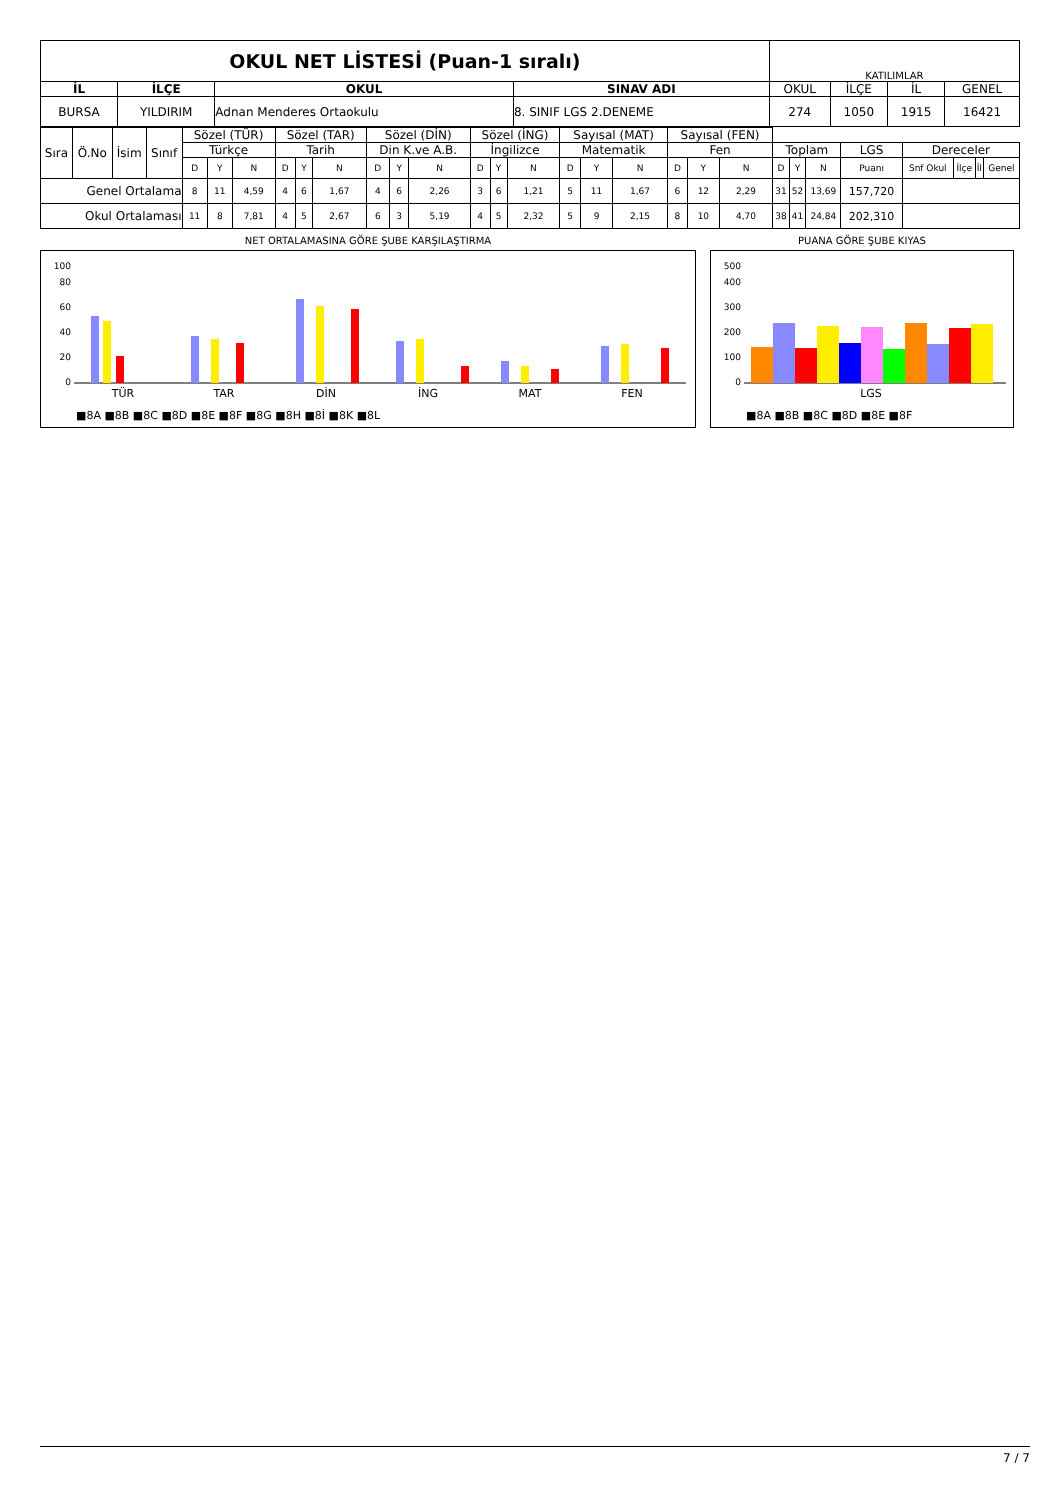| OKUL NET LİSTESİ (Puan-1 sıralı) | | | | KATILIMLAR | | | |
| İL | İLÇE | OKUL | SINAV ADI | OKUL | İLÇE | İL | GENEL |
| BURSA | YILDIRIM | Adnan Menderes Ortaokulu | 8. SINIF LGS 2.DENEME | 274 | 1050 | 1915 | 16421 |
| Sıra | Ö.No | İsim | Sınıf | Sözel (TÜR) | | | Sözel (TAR) | | | Sözel (DİN) | | | Sözel (İNG) | | | Sayısal (MAT) | | | Sayısal (FEN) | | | | | | | | | | |
| | | | | Türkçe | | | Tarih | | | Din K.ve A.B. | | | İngilizce | | | Matematik | | | Fen | | | Toplam | | | LGS | Dereceler | | | |
| | | | | D | Y | N | D | Y | N | D | Y | N | D | Y | N | D | Y | N | D | Y | N | D | Y | N | Puanı | Snf Okul | İlçe | İl | Genel |
| Genel Ortalama | | | | 8 | 11 | 4,59 | 4 | 6 | 1,67 | 4 | 6 | 2,26 | 3 | 6 | 1,21 | 5 | 11 | 1,67 | 6 | 12 | 2,29 | 31 | 52 | 13,69 | 157,720 | | | | |
| Okul Ortalaması | | | | 11 | 8 | 7,81 | 4 | 5 | 2,67 | 6 | 3 | 5,19 | 4 | 5 | 2,32 | 5 | 9 | 2,15 | 8 | 10 | 4,70 | 38 | 41 | 24,84 | 202,310 | | | | |
NET ORTALAMASINA GÖRE ŞUBE KARŞILAŞTIRMA
100
80
60
40
20
0
TÜR
TAR
DİN
İNG
MAT
FEN
■8A ■8B ■8C ■8D ■8E ■8F ■8G ■8H ■8İ ■8K ■8L
PUANA GÖRE ŞUBE KIYAS
500
400
300
200
100
0
LGS
■8A ■8B ■8C ■8D ■8E ■8F
7 / 7